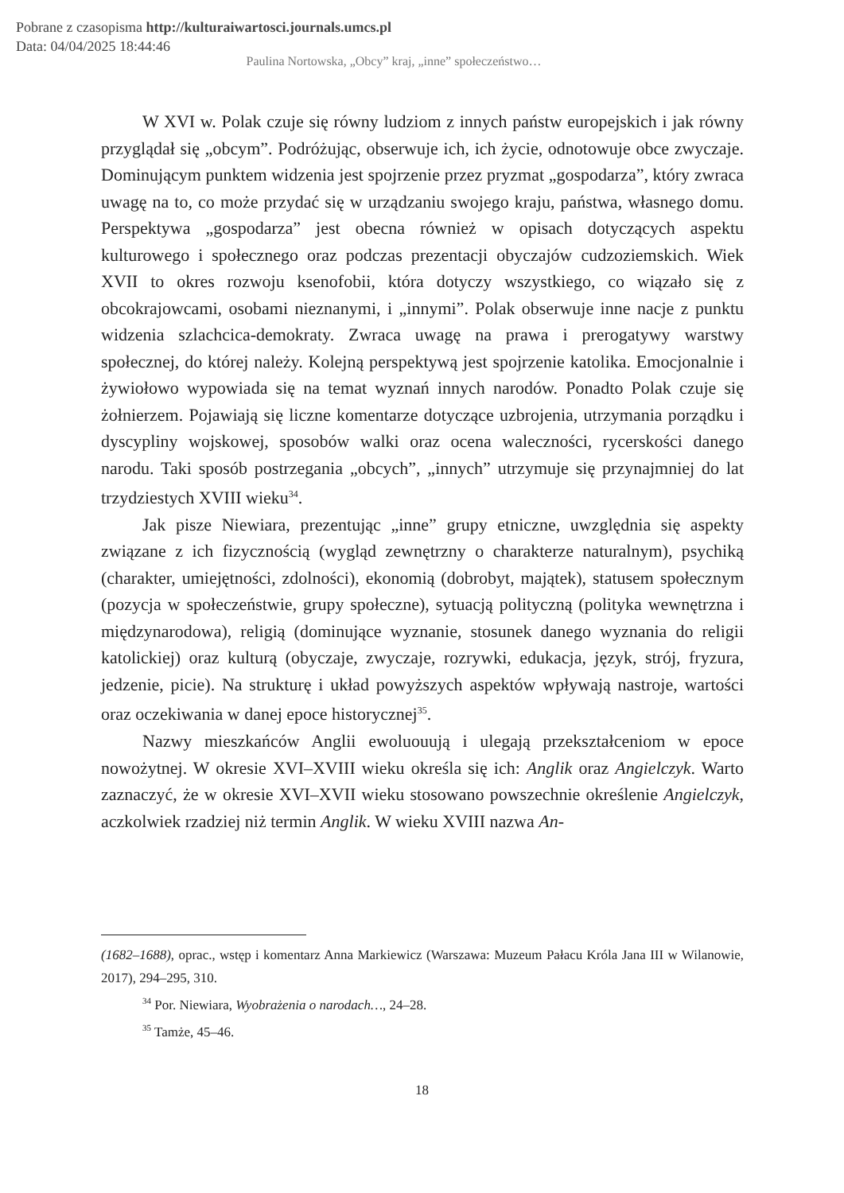Pobrane z czasopisma http://kulturaiwartosci.journals.umcs.pl
Data: 04/04/2025 18:44:46
Paulina Nortowska, „Obcy” kraj, „inne” społeczeństwo…
W XVI w. Polak czuje się równy ludziom z innych państw europejskich i jak równy przyglądał się „obcym”. Podróżując, obserwuje ich, ich życie, odnotowuje obce zwyczaje. Dominującym punktem widzenia jest spojrzenie przez pryzmat „gospodarza”, który zwraca uwagę na to, co może przydać się w urządzaniu swojego kraju, państwa, własnego domu. Perspektywa „gospodarza” jest obecna również w opisach dotyczących aspektu kulturowego i społecznego oraz podczas prezentacji obyczajów cudzoziemskich. Wiek XVII to okres rozwoju ksenofobii, która dotyczy wszystkiego, co wiązało się z obcokrajowcami, osobami nieznanymi, i „innymi”. Polak obserwuje inne nacje z punktu widzenia szlachcica-demokraty. Zwraca uwagę na prawa i prerogatywy warstwy społecznej, do której należy. Kolejną perspektywą jest spojrzenie katolika. Emocjonalnie i żywiołowo wypowiada się na temat wyznań innych narodów. Ponadto Polak czuje się żołnierzem. Pojawiają się liczne komentarze dotyczące uzbrojenia, utrzymania porządku i dyscypliny wojskowej, sposobów walki oraz ocena waleczności, rycerskości danego narodu. Taki sposób postrzegania „obcych”, „innych” utrzymuje się przynajmniej do lat trzydziestych XVIII wieku<sup>34</sup>.
Jak pisze Niewiara, prezentując „inne” grupy etniczne, uwzględnia się aspekty związane z ich fizycznością (wygląd zewnętrzny o charakterze naturalnym), psychiką (charakter, umiejętności, zdolności), ekonomią (dobrobyt, majątek), statusem społecznym (pozycja w społeczeństwie, grupy społeczne), sytuacją polityczną (polityka wewnętrzna i międzynarodowa), religią (dominujące wyznanie, stosunek danego wyznania do religii katolickiej) oraz kulturą (obyczaje, zwyczaje, rozrywki, edukacja, język, strój, fryzura, jedzenie, picie). Na strukturę i układ powyższych aspektów wpływają nastroje, wartości oraz oczekiwania w danej epoce historycznej<sup>35</sup>.
Nazwy mieszkańców Anglii ewoluouują i ulegają przekształceniom w epoce nowożytnej. W okresie XVI–XVIII wieku określa się ich: Anglik oraz Angielczyk. Warto zaznaczyć, że w okresie XVI–XVII wieku stosowano powszechnie określenie Angielczyk, aczkolwiek rzadziej niż termin Anglik. W wieku XVIII nazwa An-
(1682–1688), oprac., wstęp i komentarz Anna Markiewicz (Warszawa: Muzeum Pałacu Króla Jana III w Wilanowie, 2017), 294–295, 310.
<sup>34</sup> Por. Niewiara, Wyobrażenia o narodach…, 24–28.
<sup>35</sup> Tamże, 45–46.
18